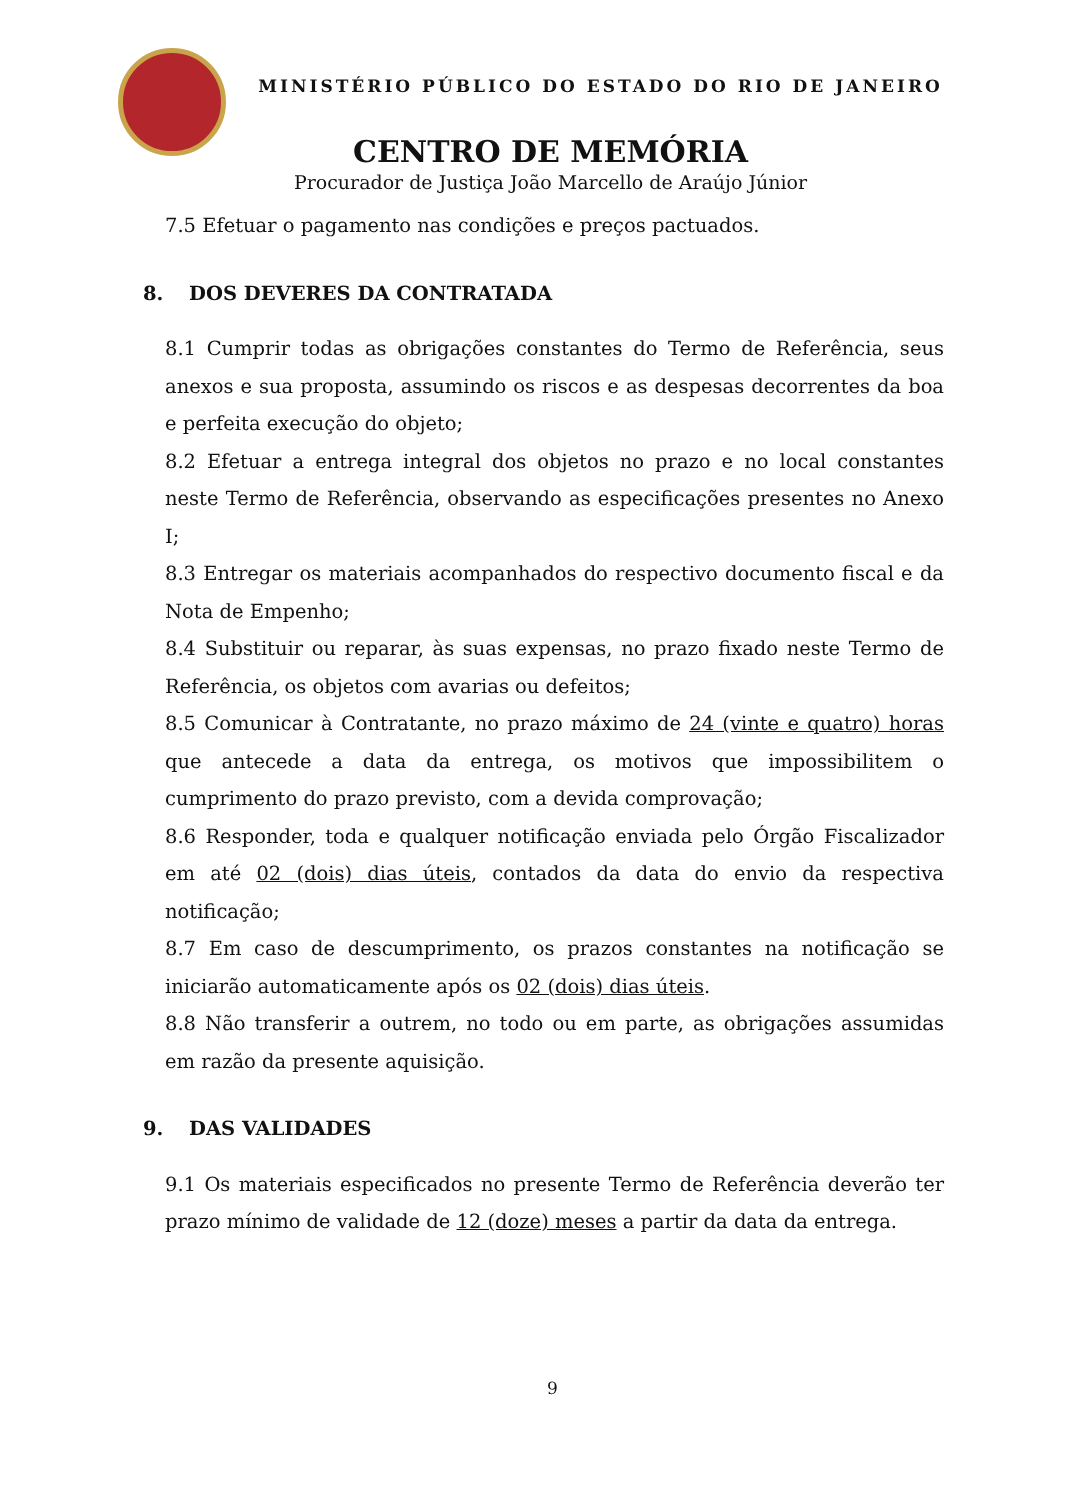MINISTÉRIO PÚBLICO DO ESTADO DO RIO DE JANEIRO
CENTRO DE MEMÓRIA
Procurador de Justiça João Marcello de Araújo Júnior
7.5 Efetuar o pagamento nas condições e preços pactuados.
8. DOS DEVERES DA CONTRATADA
8.1 Cumprir todas as obrigações constantes do Termo de Referência, seus anexos e sua proposta, assumindo os riscos e as despesas decorrentes da boa e perfeita execução do objeto;
8.2 Efetuar a entrega integral dos objetos no prazo e no local constantes neste Termo de Referência, observando as especificações presentes no Anexo I;
8.3 Entregar os materiais acompanhados do respectivo documento fiscal e da Nota de Empenho;
8.4 Substituir ou reparar, às suas expensas, no prazo fixado neste Termo de Referência, os objetos com avarias ou defeitos;
8.5 Comunicar à Contratante, no prazo máximo de 24 (vinte e quatro) horas que antecede a data da entrega, os motivos que impossibilitem o cumprimento do prazo previsto, com a devida comprovação;
8.6 Responder, toda e qualquer notificação enviada pelo Órgão Fiscalizador em até 02 (dois) dias úteis, contados da data do envio da respectiva notificação;
8.7 Em caso de descumprimento, os prazos constantes na notificação se iniciarão automaticamente após os 02 (dois) dias úteis.
8.8 Não transferir a outrem, no todo ou em parte, as obrigações assumidas em razão da presente aquisição.
9. DAS VALIDADES
9.1 Os materiais especificados no presente Termo de Referência deverão ter prazo mínimo de validade de 12 (doze) meses a partir da data da entrega.
9